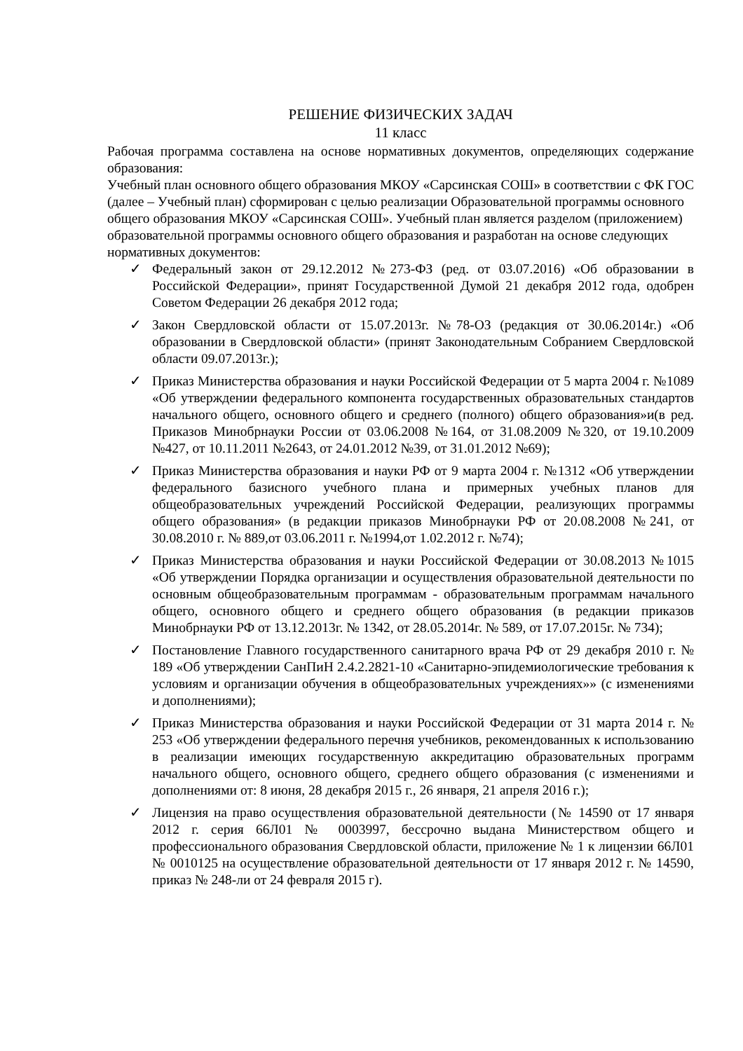РЕШЕНИЕ ФИЗИЧЕСКИХ ЗАДАЧ
11 класс
Рабочая программа составлена на основе нормативных документов, определяющих содержание образования:
Учебный план основного общего образования МКОУ «Сарсинская СОШ» в соответствии с ФК ГОС (далее – Учебный план) сформирован с целью реализации Образовательной программы основного общего образования МКОУ «Сарсинская СОШ». Учебный план является разделом (приложением) образовательной программы основного общего образования и разработан на основе следующих нормативных документов:
✓ Федеральный закон от 29.12.2012 №273-ФЗ (ред. от 03.07.2016) «Об образовании в Российской Федерации», принят Государственной Думой 21 декабря 2012 года, одобрен Советом Федерации 26 декабря 2012 года;
✓ Закон Свердловской области от 15.07.2013г. №78-ОЗ (редакция от 30.06.2014г.) «Об образовании в Свердловской области» (принят Законодательным Собранием Свердловской области 09.07.2013г.);
✓ Приказ Министерства образования и науки Российской Федерации от 5 марта 2004 г. №1089 «Об утверждении федерального компонента государственных образовательных стандартов начального общего, основного общего и среднего (полного) общего образования»и(в ред. Приказов Минобрнауки России от 03.06.2008 №164, от 31.08.2009 №320, от 19.10.2009 №427, от 10.11.2011 №2643, от 24.01.2012 №39, от 31.01.2012 №69);
✓ Приказ Министерства образования и науки РФ от 9 марта 2004 г. №1312 «Об утверждении федерального базисного учебного плана и примерных учебных планов для общеобразовательных учреждений Российской Федерации, реализующих программы общего образования» (в редакции приказов Минобрнауки РФ от 20.08.2008 №241, от 30.08.2010 г. № 889,от 03.06.2011 г. №1994,от 1.02.2012 г. №74);
✓ Приказ Министерства образования и науки Российской Федерации от 30.08.2013 №1015 «Об утверждении Порядка организации и осуществления образовательной деятельности по основным общеобразовательным программам - образовательным программам начального общего, основного общего и среднего общего образования (в редакции приказов Минобрнауки РФ от 13.12.2013г. № 1342, от 28.05.2014г. № 589, от 17.07.2015г. № 734);
✓ Постановление Главного государственного санитарного врача РФ от 29 декабря 2010 г. № 189 «Об утверждении СанПиН 2.4.2.2821-10 «Санитарно-эпидемиологические требования к условиям и организации обучения в общеобразовательных учреждениях»» (с изменениями и дополнениями);
✓ Приказ Министерства образования и науки Российской Федерации от 31 марта 2014 г. № 253 «Об утверждении федерального перечня учебников, рекомендованных к использованию в реализации имеющих государственную аккредитацию образовательных программ начального общего, основного общего, среднего общего образования (с изменениями и дополнениями от: 8 июня, 28 декабря 2015 г., 26 января, 21 апреля 2016 г.);
✓ Лицензия на право осуществления образовательной деятельности (№ 14590 от 17 января 2012 г. серия 66Л01 № 0003997, бессрочно выдана Министерством общего и профессионального образования Свердловской области, приложение № 1 к лицензии 66Л01 № 0010125 на осуществление образовательной деятельности от 17 января 2012 г. № 14590, приказ № 248-ли от 24 февраля 2015 г).